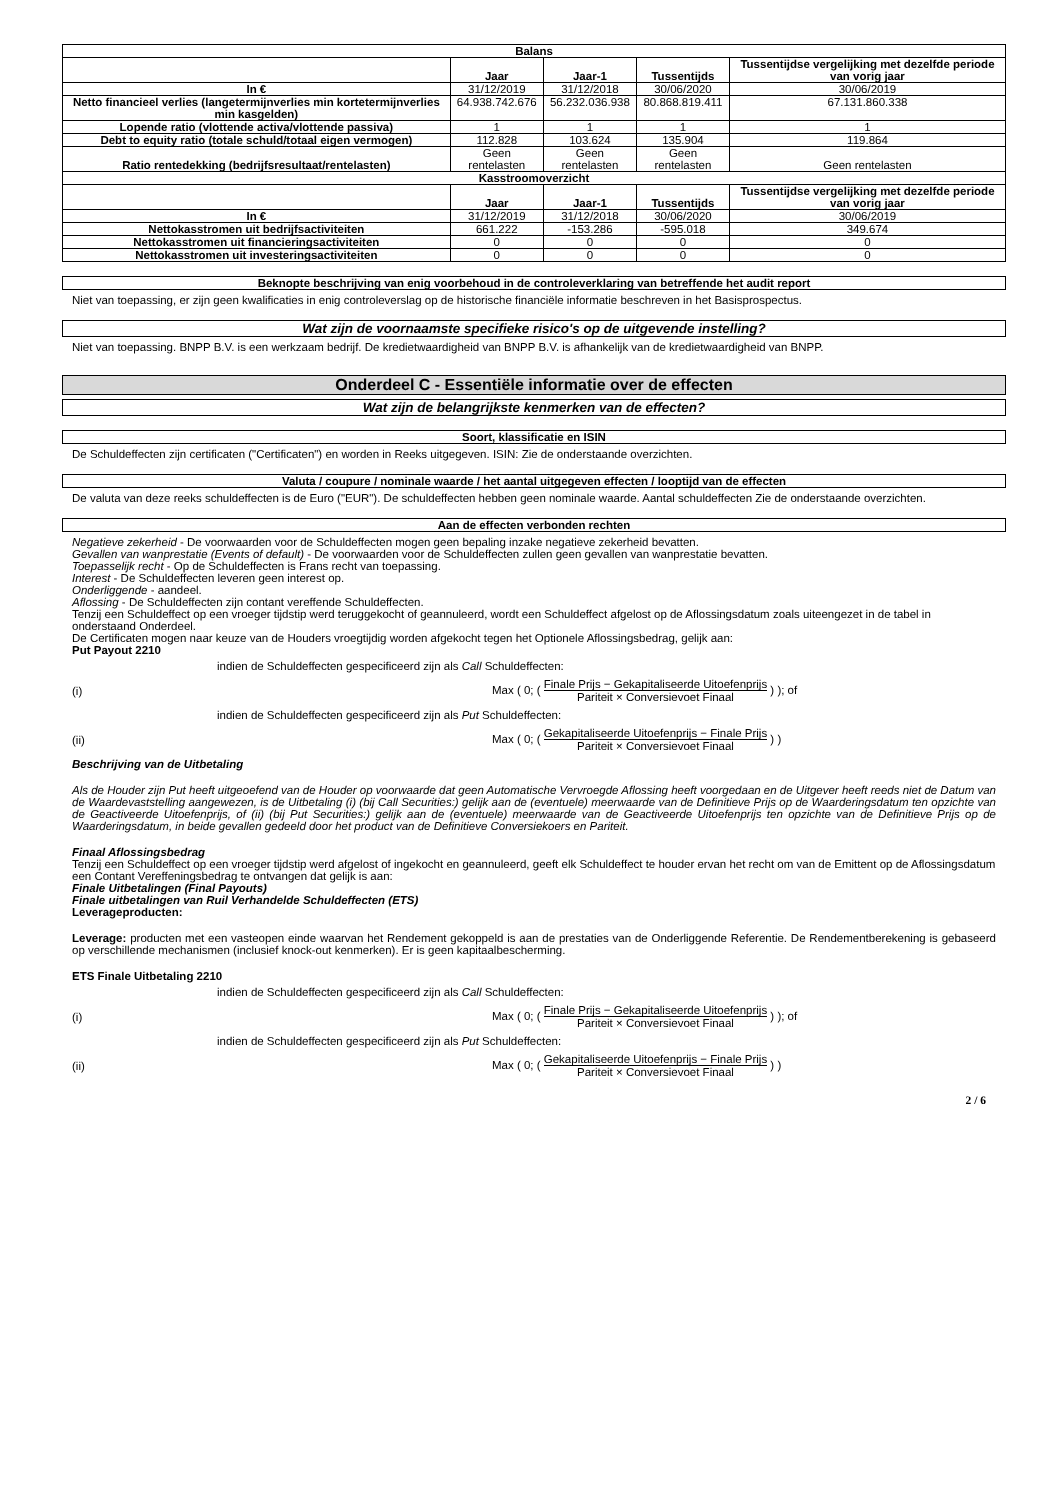| Balans | | | | |
| --- | --- | --- | --- | --- |
| | Jaar | Jaar-1 | Tussentijds | Tussentijdse vergelijking met dezelfde periode van vorig jaar |
| In € | 31/12/2019 | 31/12/2018 | 30/06/2020 | 30/06/2019 |
| Netto financieel verlies (langetermijnverlies min kortetermijnverlies min kasgelden) | 64.938.742.676 | 56.232.036.938 | 80.868.819.411 | 67.131.860.338 |
| Lopende ratio (vlottende activa/vlottende passiva) | 1 | 1 | 1 | 1 |
| Debt to equity ratio (totale schuld/totaal eigen vermogen) | 112.828 | 103.624 | 135.904 | 119.864 |
| Ratio rentedekking (bedrijfsresultaat/rentelasten) | Geen rentelasten | Geen rentelasten | Geen rentelasten | Geen rentelasten |
| Kasstroomoverzicht | | | | |
| | Jaar | Jaar-1 | Tussentijds | Tussentijdse vergelijking met dezelfde periode van vorig jaar |
| In € | 31/12/2019 | 31/12/2018 | 30/06/2020 | 30/06/2019 |
| Nettokasstromen uit bedrijfsactiviteiten | 661.222 | -153.286 | -595.018 | 349.674 |
| Nettokasstromen uit financieringsactiviteiten | 0 | 0 | 0 | 0 |
| Nettokasstromen uit investeringsactiviteiten | 0 | 0 | 0 | 0 |
Beknopte beschrijving van enig voorbehoud in de controleverklaring van betreffende het audit report
Niet van toepassing, er zijn geen kwalificaties in enig controleverslag op de historische financiële informatie beschreven in het Basisprospectus.
Wat zijn de voornaamste specifieke risico's op de uitgevende instelling?
Niet van toepassing. BNPP B.V. is een werkzaam bedrijf. De kredietwaardigheid van BNPP B.V. is afhankelijk van de kredietwaardigheid van BNPP.
Onderdeel C - Essentiële informatie over de effecten
Wat zijn de belangrijkste kenmerken van de effecten?
Soort, klassificatie en ISIN
De Schuldeffecten zijn certificaten ("Certificaten") en worden in Reeks uitgegeven. ISIN: Zie de onderstaande overzichten.
Valuta / coupure / nominale waarde / het aantal uitgegeven effecten / looptijd van de effecten
De valuta van deze reeks schuldeffecten is de Euro ("EUR"). De schuldeffecten hebben geen nominale waarde. Aantal schuldeffecten Zie de onderstaande overzichten.
Aan de effecten verbonden rechten
Negatieve zekerheid - De voorwaarden voor de Schuldeffecten mogen geen bepaling inzake negatieve zekerheid bevatten.
Gevallen van wanprestatie (Events of default) - De voorwaarden voor de Schuldeffecten zullen geen gevallen van wanprestatie bevatten.
Toepasselijk recht - Op de Schuldeffecten is Frans recht van toepassing.
Interest - De Schuldeffecten leveren geen interest op.
Onderliggende - aandeel.
Aflossing - De Schuldeffecten zijn contant vereffende Schuldeffecten.
Tenzij een Schuldeffect op een vroeger tijdstip werd teruggekocht of geannuleerd, wordt een Schuldeffect afgelost op de Aflossingsdatum zoals uiteengezet in de tabel in onderstaand Onderdeel.
De Certificaten mogen naar keuze van de Houders vroegtijdig worden afgekocht tegen het Optionele Aflossingsbedrag, gelijk aan:
Put Payout 2210
indien de Schuldeffecten gespecificeerd zijn als Call Schuldeffecten:
(i) Max ( 0; ( Finale Prijs − Gekapitaliseerde Uitoefenprijs Pariteit × Conversievoet Finaal ) ); of
indien de Schuldeffecten gespecificeerd zijn als Put Schuldeffecten:
(ii) Max ( 0; ( Gekapitaliseerde Uitoefenprijs − Finale Prijs Pariteit × Conversievoet Finaal ) )
Beschrijving van de Uitbetaling
Als de Houder zijn Put heeft uitgeoefend van de Houder op voorwaarde dat geen Automatische Vervroegde Aflossing heeft voorgedaan en de Uitgever heeft reeds niet de Datum van de Waardevaststelling aangewezen, is de Uitbetaling (i) (bij Call Securities:) gelijk aan de (eventuele) meerwaarde van de Definitieve Prijs op de Waarderingsdatum ten opzichte van de Geactiveerde Uitoefenprijs, of (ii) (bij Put Securities:) gelijk aan de (eventuele) meerwaarde van de Geactiveerde Uitoefenprijs ten opzichte van de Definitieve Prijs op de Waarderingsdatum, in beide gevallen gedeeld door het product van de Definitieve Conversiekoers en Pariteit.
Finaal Aflossingsbedrag
Tenzij een Schuldeffect op een vroeger tijdstip werd afgelost of ingekocht en geannuleerd, geeft elk Schuldeffect te houder ervan het recht om van de Emittent op de Aflossingsdatum een Contant Vereffeningsbedrag te ontvangen dat gelijk is aan:
Finale Uitbetalingen (Final Payouts)
Finale uitbetalingen van Ruil Verhandelde Schuldeffecten (ETS)
Leverageproducten:
Leverage: producten met een vasteopen einde waarvan het Rendement gekoppeld is aan de prestaties van de Onderliggende Referentie. De Rendementberekening is gebaseerd op verschillende mechanismen (inclusief knock-out kenmerken). Er is geen kapitaalbescherming.
ETS Finale Uitbetaling 2210
indien de Schuldeffecten gespecificeerd zijn als Call Schuldeffecten:
(i) Max ( 0; ( Finale Prijs − Gekapitaliseerde Uitoefenprijs Pariteit × Conversievoet Finaal ) ); of
indien de Schuldeffecten gespecificeerd zijn als Put Schuldeffecten:
(ii) Max ( 0; ( Gekapitaliseerde Uitoefenprijs − Finale Prijs Pariteit × Conversievoet Finaal ) )
2 / 6